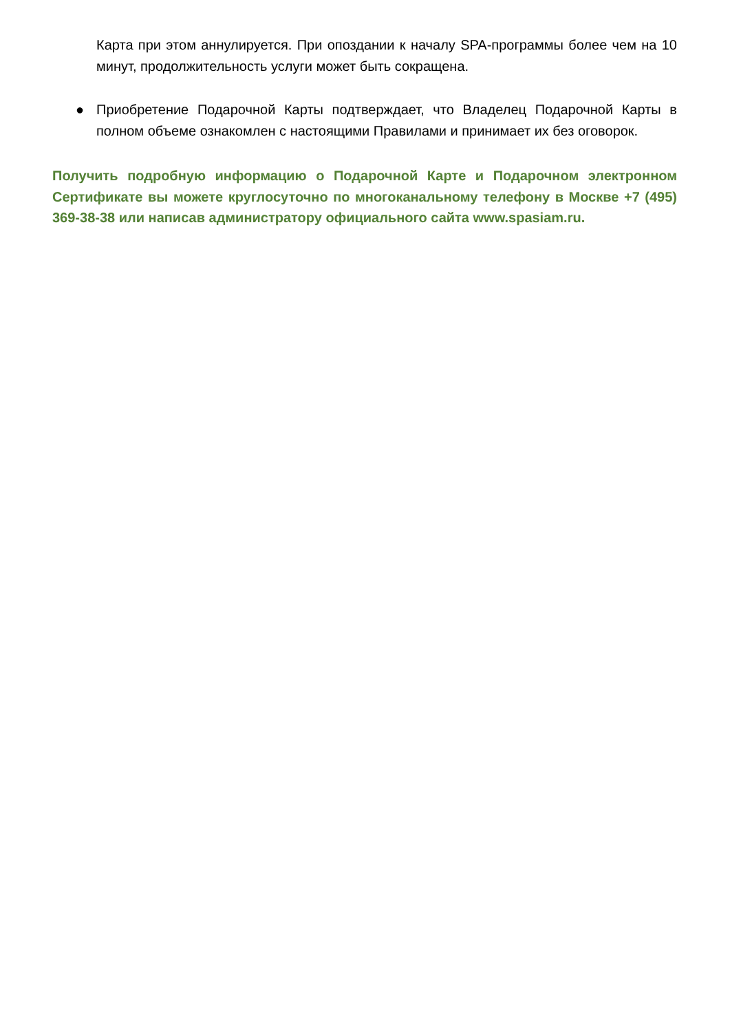Карта при этом аннулируется. При опоздании к началу SPA-программы более чем на 10 минут, продолжительность услуги может быть сокращена.
● Приобретение Подарочной Карты подтверждает, что Владелец Подарочной Карты в полном объеме ознакомлен с настоящими Правилами и принимает их без оговорок.
Получить подробную информацию о Подарочной Карте и Подарочном электронном Сертификате вы можете круглосуточно по многоканальному телефону в Москве +7 (495) 369-38-38 или написав администратору официального сайта www.spasiam.ru.